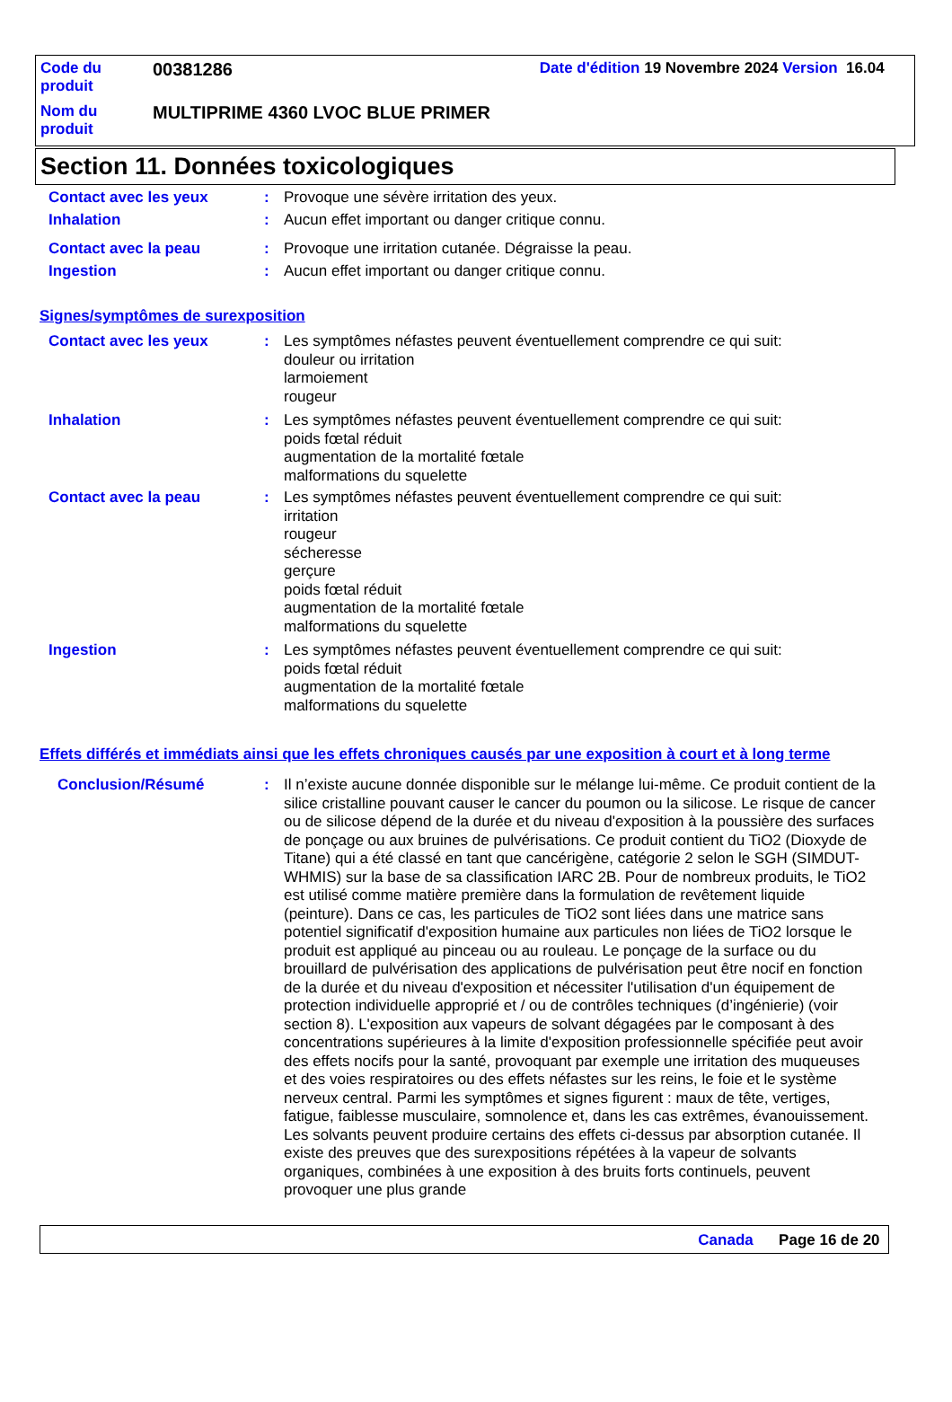| Code du produit | 00381286 | Date d'édition 19 Novembre 2024 Version 16.04 |
| Nom du produit | MULTIPRIME 4360 LVOC BLUE PRIMER | |
Section 11. Données toxicologiques
Contact avec les yeux : Provoque une sévère irritation des yeux.
Inhalation : Aucun effet important ou danger critique connu.
Contact avec la peau : Provoque une irritation cutanée. Dégraisse la peau.
Ingestion : Aucun effet important ou danger critique connu.
Signes/symptômes de surexposition
Contact avec les yeux : Les symptômes néfastes peuvent éventuellement comprendre ce qui suit:
douleur ou irritation
larmoiement
rougeur
Inhalation : Les symptômes néfastes peuvent éventuellement comprendre ce qui suit:
poids fœtal réduit
augmentation de la mortalité fœtale
malformations du squelette
Contact avec la peau : Les symptômes néfastes peuvent éventuellement comprendre ce qui suit:
irritation
rougeur
sécheresse
gerçure
poids fœtal réduit
augmentation de la mortalité fœtale
malformations du squelette
Ingestion : Les symptômes néfastes peuvent éventuellement comprendre ce qui suit:
poids fœtal réduit
augmentation de la mortalité fœtale
malformations du squelette
Effets différés et immédiats ainsi que les effets chroniques causés par une exposition à court et à long terme
Conclusion/Résumé : Il n’existe aucune donnée disponible sur le mélange lui-même. Ce produit contient de la silice cristalline pouvant causer le cancer du poumon ou la silicose. Le risque de cancer ou de silicose dépend de la durée et du niveau d'exposition à la poussière des surfaces de ponçage ou aux bruines de pulvérisations. Ce produit contient du TiO2 (Dioxyde de Titane) qui a été classé en tant que cancérigène, catégorie 2 selon le SGH (SIMDUT-WHMIS) sur la base de sa classification IARC 2B. Pour de nombreux produits, le TiO2 est utilisé comme matière première dans la formulation de revêtement liquide (peinture). Dans ce cas, les particules de TiO2 sont liées dans une matrice sans potentiel significatif d'exposition humaine aux particules non liées de TiO2 lorsque le produit est appliqué au pinceau ou au rouleau. Le ponçage de la surface ou du brouillard de pulvérisation des applications de pulvérisation peut être nocif en fonction de la durée et du niveau d'exposition et nécessiter l'utilisation d'un équipement de protection individuelle approprié et / ou de contrôles techniques (d’ingénierie) (voir section 8). L'exposition aux vapeurs de solvant dégagées par le composant à des concentrations supérieures à la limite d'exposition professionnelle spécifiée peut avoir des effets nocifs pour la santé, provoquant par exemple une irritation des muqueuses et des voies respiratoires ou des effets néfastes sur les reins, le foie et le système nerveux central. Parmi les symptômes et signes figurent : maux de tête, vertiges, fatigue, faiblesse musculaire, somnolence et, dans les cas extrêmes, évanouissement. Les solvants peuvent produire certains des effets ci-dessus par absorption cutanée. Il existe des preuves que des surexpositions répétées à la vapeur de solvants organiques, combinées à une exposition à des bruits forts continuels, peuvent provoquer une plus grande
Canada Page 16 de 20